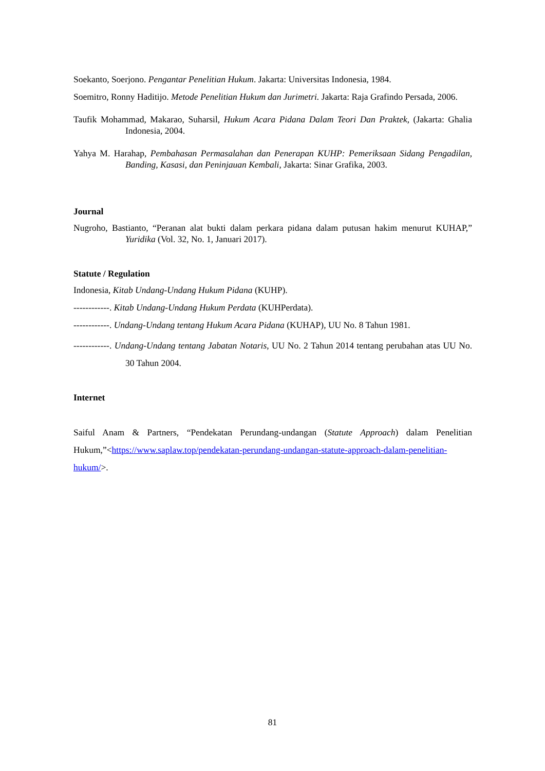Soekanto, Soerjono. Pengantar Penelitian Hukum. Jakarta: Universitas Indonesia, 1984.
Soemitro, Ronny Haditijo. Metode Penelitian Hukum dan Jurimetri. Jakarta: Raja Grafindo Persada, 2006.
Taufik Mohammad, Makarao, Suharsil, Hukum Acara Pidana Dalam Teori Dan Praktek, (Jakarta: Ghalia Indonesia, 2004.
Yahya M. Harahap, Pembahasan Permasalahan dan Penerapan KUHP: Pemeriksaan Sidang Pengadilan, Banding, Kasasi, dan Peninjauan Kembali, Jakarta: Sinar Grafika, 2003.
Journal
Nugroho, Bastianto, “Peranan alat bukti dalam perkara pidana dalam putusan hakim menurut KUHAP,” Yuridika (Vol. 32, No. 1, Januari 2017).
Statute / Regulation
Indonesia, Kitab Undang-Undang Hukum Pidana (KUHP).
------------. Kitab Undang-Undang Hukum Perdata (KUHPerdata).
------------. Undang-Undang tentang Hukum Acara Pidana (KUHAP), UU No. 8 Tahun 1981.
------------. Undang-Undang tentang Jabatan Notaris, UU No. 2 Tahun 2014 tentang perubahan atas UU No. 30 Tahun 2004.
Internet
Saiful Anam & Partners, “Pendekatan Perundang-undangan (Statute Approach) dalam Penelitian Hukum,”<https://www.saplaw.top/pendekatan-perundang-undangan-statute-approach-dalam-penelitian-hukum/>.
81